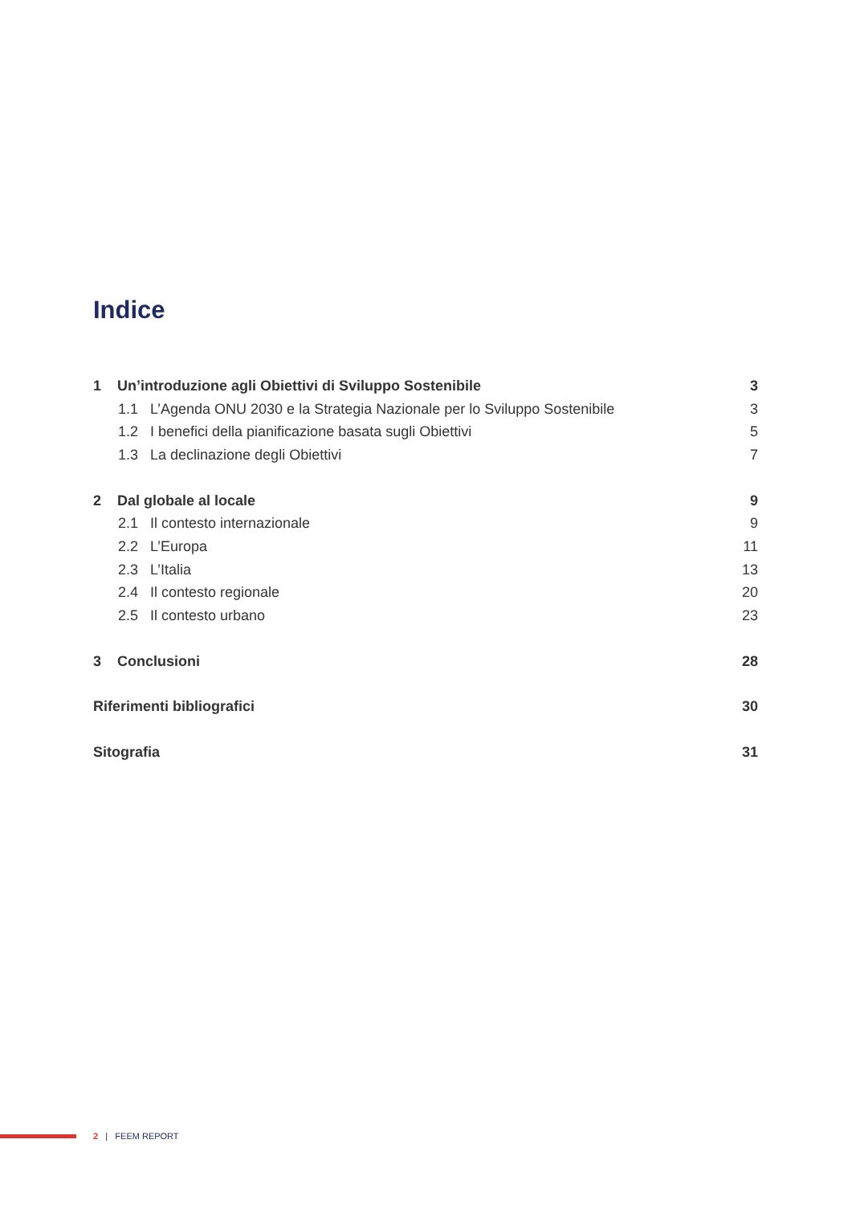Indice
1 Un’introduzione agli Obiettivi di Sviluppo Sostenibile 3
1.1 L’Agenda ONU 2030 e la Strategia Nazionale per lo Sviluppo Sostenibile 3
1.2 I benefici della pianificazione basata sugli Obiettivi 5
1.3 La declinazione degli Obiettivi 7
2 Dal globale al locale 9
2.1 Il contesto internazionale 9
2.2 L’Europa 11
2.3 L’Italia 13
2.4 Il contesto regionale 20
2.5 Il contesto urbano 23
3 Conclusioni 28
Riferimenti bibliografici 30
Sitografia 31
2 | FEEM REPORT